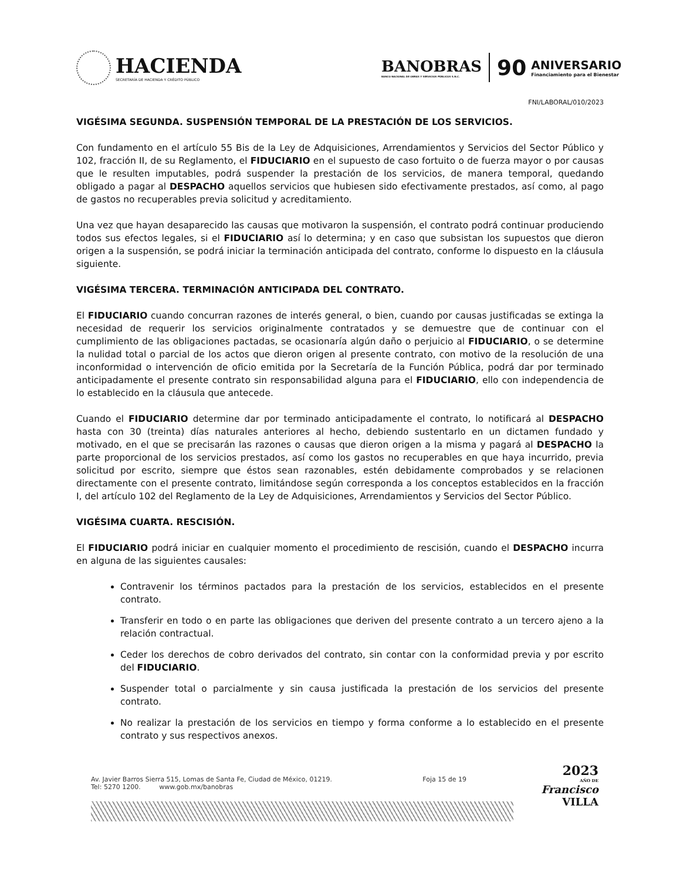HACIENDA
SECRETARÍA DE HACIENDA Y CRÉDITO PÚBLICO
BANOBRAS
BANCO NACIONAL DE OBRAS Y SERVICIOS PÚBLICOS S.N.C.
90
ANIVERSARIO
Financiamiento para el Bienestar
FNI/LABORAL/010/2023
VIGÉSIMA SEGUNDA. SUSPENSIÓN TEMPORAL DE LA PRESTACIÓN DE LOS SERVICIOS.
Con fundamento en el artículo 55 Bis de la Ley de Adquisiciones, Arrendamientos y Servicios del Sector Público y 102, fracción II, de su Reglamento, el FIDUCIARIO en el supuesto de caso fortuito o de fuerza mayor o por causas que le resulten imputables, podrá suspender la prestación de los servicios, de manera temporal, quedando obligado a pagar al DESPACHO aquellos servicios que hubiesen sido efectivamente prestados, así como, al pago de gastos no recuperables previa solicitud y acreditamiento.
Una vez que hayan desaparecido las causas que motivaron la suspensión, el contrato podrá continuar produciendo todos sus efectos legales, si el FIDUCIARIO así lo determina; y en caso que subsistan los supuestos que dieron origen a la suspensión, se podrá iniciar la terminación anticipada del contrato, conforme lo dispuesto en la cláusula siguiente.
VIGÉSIMA TERCERA. TERMINACIÓN ANTICIPADA DEL CONTRATO.
El FIDUCIARIO cuando concurran razones de interés general, o bien, cuando por causas justificadas se extinga la necesidad de requerir los servicios originalmente contratados y se demuestre que de continuar con el cumplimiento de las obligaciones pactadas, se ocasionaría algún daño o perjuicio al FIDUCIARIO, o se determine la nulidad total o parcial de los actos que dieron origen al presente contrato, con motivo de la resolución de una inconformidad o intervención de oficio emitida por la Secretaría de la Función Pública, podrá dar por terminado anticipadamente el presente contrato sin responsabilidad alguna para el FIDUCIARIO, ello con independencia de lo establecido en la cláusula que antecede.
Cuando el FIDUCIARIO determine dar por terminado anticipadamente el contrato, lo notificará al DESPACHO hasta con 30 (treinta) días naturales anteriores al hecho, debiendo sustentarlo en un dictamen fundado y motivado, en el que se precisarán las razones o causas que dieron origen a la misma y pagará al DESPACHO la parte proporcional de los servicios prestados, así como los gastos no recuperables en que haya incurrido, previa solicitud por escrito, siempre que éstos sean razonables, estén debidamente comprobados y se relacionen directamente con el presente contrato, limitándose según corresponda a los conceptos establecidos en la fracción I, del artículo 102 del Reglamento de la Ley de Adquisiciones, Arrendamientos y Servicios del Sector Público.
VIGÉSIMA CUARTA. RESCISIÓN.
El FIDUCIARIO podrá iniciar en cualquier momento el procedimiento de rescisión, cuando el DESPACHO incurra en alguna de las siguientes causales:
Contravenir los términos pactados para la prestación de los servicios, establecidos en el presente contrato.
Transferir en todo o en parte las obligaciones que deriven del presente contrato a un tercero ajeno a la relación contractual.
Ceder los derechos de cobro derivados del contrato, sin contar con la conformidad previa y por escrito del FIDUCIARIO.
Suspender total o parcialmente y sin causa justificada la prestación de los servicios del presente contrato.
No realizar la prestación de los servicios en tiempo y forma conforme a lo establecido en el presente contrato y sus respectivos anexos.
Av. Javier Barros Sierra 515, Lomas de Santa Fe, Ciudad de México, 01219. Foja 15 de 19
Tel: 5270 1200. www.gob.mx/banobras
2023
AÑO DE
Francisco
VILLA